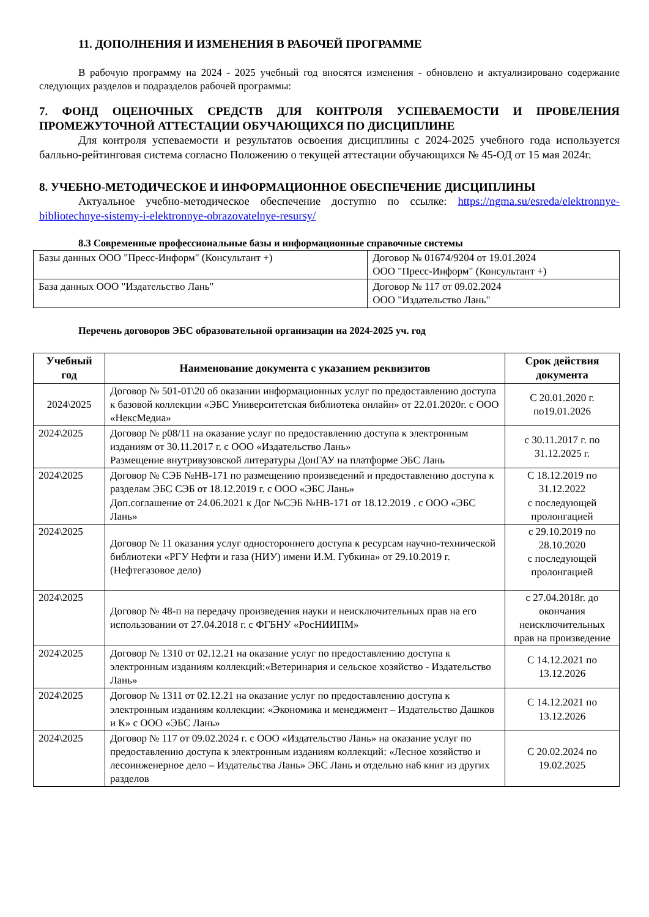11. ДОПОЛНЕНИЯ И ИЗМЕНЕНИЯ В РАБОЧЕЙ ПРОГРАММЕ
В рабочую программу на 2024 - 2025 учебный год вносятся изменения - обновлено и актуализировано содержание следующих разделов и подразделов рабочей программы:
7. ФОНД ОЦЕНОЧНЫХ СРЕДСТВ ДЛЯ КОНТРОЛЯ УСПЕВАЕМОСТИ И ПРОВЕЛЕНИЯ ПРОМЕЖУТОЧНОЙ АТТЕСТАЦИИ ОБУЧАЮЩИХСЯ ПО ДИСЦИПЛИНЕ
Для контроля успеваемости и результатов освоения дисциплины с 2024-2025 учебного года используется балльно-рейтинговая система согласно Положению о текущей аттестации обучающихся № 45-ОД от 15 мая 2024г.
8. УЧЕБНО-МЕТОДИЧЕСКОЕ И ИНФОРМАЦИОННОЕ ОБЕСПЕЧЕНИЕ ДИСЦИПЛИНЫ
Актуальное учебно-методическое обеспечение доступно по ссылке: https://ngma.su/esreda/elektronnye-bibliotechnye-sistemy-i-elektronnye-obrazovatelnye-resursy/
8.3 Современные профессиональные базы и информационные справочные системы
| Базы данных ООО "Пресс-Информ" (Консультант +) | Договор № 01674/9204 от 19.01.2024 ООО "Пресс-Информ" (Консультант +) |
| База данных ООО "Издательство Лань" | Договор № 117 от 09.02.2024 ООО "Издательство Лань" |
Перечень договоров ЭБС образовательной организации на 2024-2025 уч. год
| Учебный год | Наименование документа с указанием реквизитов | Срок действия документа |
| --- | --- | --- |
| 2024\2025 | Договор № 501-01\20 об оказании информационных услуг по предоставлению доступа к базовой коллекции «ЭБС Университетская библиотека онлайн» от 22.01.2020г. с ООО «НексМедиа» | С 20.01.2020 г. по19.01.2026 |
| 2024\2025 | Договор № р08/11 на оказание услуг по предоставлению доступа к электронным изданиям от 30.11.2017 г. с ООО «Издательство Лань» Размещение внутривузовской литературы ДонГАУ на платформе ЭБС Лань | с 30.11.2017 г. по 31.12.2025 г. |
| 2024\2025 | Договор № СЭБ №НВ-171 по размещению произведений и предоставлению доступа к разделам ЭБС СЭБ от 18.12.2019 г. с ООО «ЭБС Лань» Доп.соглашение от 24.06.2021 к Дог №СЭБ №НВ-171 от 18.12.2019 . с ООО «ЭБС Лань» | С 18.12.2019 по 31.12.2022 с последующей пролонгацией |
| 2024\2025 | Договор № 11 оказания услуг одностороннего доступа к ресурсам научно-технической библиотеки «РГУ Нефти и газа (НИУ) имени И.М. Губкина» от 29.10.2019 г. (Нефтегазовое дело) | с 29.10.2019 по 28.10.2020 с последующей пролонгацией |
| 2024\2025 | Договор № 48-п на передачу произведения науки и неисключительных прав на его использовании от 27.04.2018 г. с ФГБНУ «РосНИИПМ» | с 27.04.2018г. до окончания неисключительных прав на произведение |
| 2024\2025 | Договор № 1310 от 02.12.21 на оказание услуг по предоставлению доступа к электронным изданиям коллекций:«Ветеринария и сельское хозяйство - Издательство Лань» | С 14.12.2021 по 13.12.2026 |
| 2024\2025 | Договор № 1311 от 02.12.21 на оказание услуг по предоставлению доступа к электронным изданиям коллекции: «Экономика и менеджмент – Издательство Дашков и К» с ООО «ЭБС Лань» | С 14.12.2021 по 13.12.2026 |
| 2024\2025 | Договор № 117 от 09.02.2024 г. с ООО «Издательство Лань» на оказание услуг по предоставлению доступа к электронным изданиям коллекций: «Лесное хозяйство и лесоинженерное дело – Издательства Лань» ЭБС Лань и отдельно на6 книг из других разделов | С 20.02.2024 по 19.02.2025 |